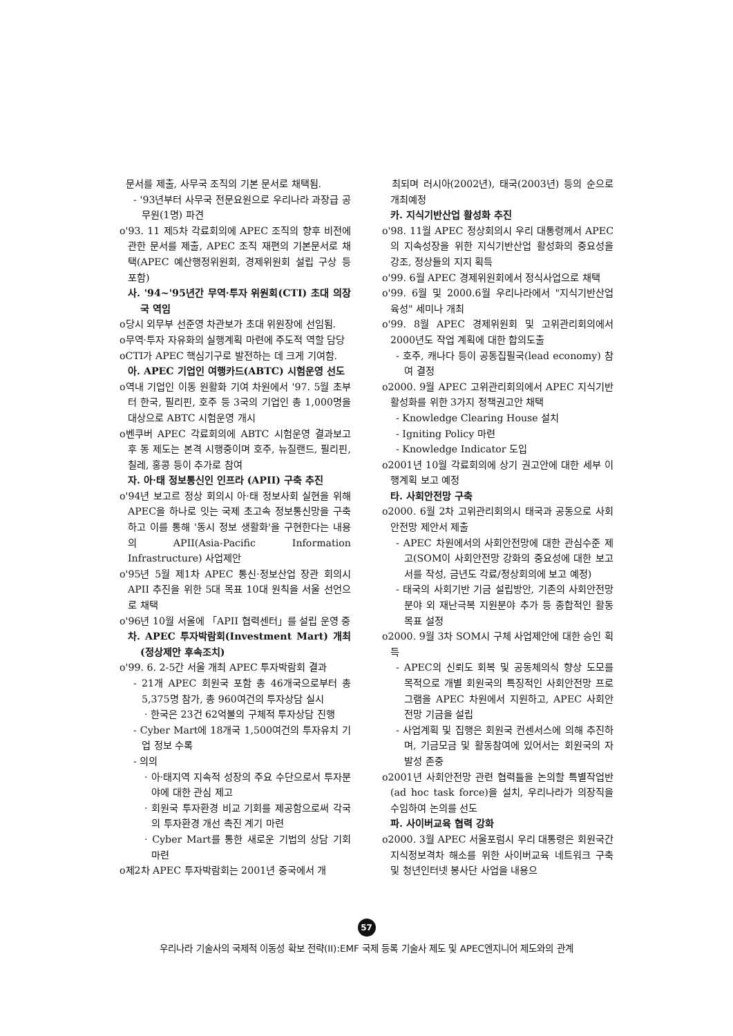문서를 제출, 사무국 조직의 기본 문서로 채택됨.
- '93년부터 사무국 전문요원으로 우리나라 과장급 공무원(1명) 파견
o'93. 11 제5차 각료회의에 APEC 조직의 향후 비전에 관한 문서를 제출, APEC 조직 재편의 기본문서로 채택(APEC 예산행정위원회, 경제위원회 설립 구상 등 포함)
사. '94~'95년간 무역·투자 위원회(CTI) 초대 의장국 역임
o당시 외무부 선준영 차관보가 초대 위원장에 선임됨.
o무역·투자 자유화의 실행계획 마련에 주도적 역할 담당
oCTI가 APEC 핵심기구로 발전하는 데 크게 기여함.
아. APEC 기업인 여행카드(ABTC) 시험운영 선도
o역내 기업인 이동 원활화 기여 차원에서 '97. 5월 초부터 한국, 필리핀, 호주 등 3국의 기업인 총 1,000명을 대상으로 ABTC 시험운영 개시
o벤쿠버 APEC 각료회의에 ABTC 시험운영 결과보고 후 동 제도는 본격 시행중이며 호주, 뉴질랜드, 필리핀, 칠레, 홍콩 등이 추가로 참여
자. 아·태 정보통신인 인프라 (APII) 구축 추진
o'94년 보고르 정상 회의시 아·태 정보사회 실현을 위해 APEC을 하나로 잇는 국제 초고속 정보통신망을 구축하고 이를 통해 '동시 정보 생활화'을 구현한다는 내용의 APII(Asia-Pacific Information Infrastructure) 사업제안
o'95년 5월 제1차 APEC 통신·정보산업 장관 회의시 APII 추진을 위한 5대 목표 10대 원칙을 서울 선언으로 채택
o'96년 10월 서울에 「APII 협력센터」를 설립 운영 중
차. APEC 투자박람회(Investment Mart) 개최 (정상제안 후속조치)
o'99. 6. 2-5간 서울 개최 APEC 투자박람회 결과
- 21개 APEC 회원국 포함 총 46개국으로부터 총 5,375명 참가, 총 960여건의 투자상담 실시
· 한국은 23건 62억불의 구체적 투자상담 진행
- Cyber Mart에 18개국 1,500여건의 투자유치 기업 정보 수록
- 의의
· 아·태지역 지속적 성장의 주요 수단으로서 투자분야에 대한 관심 제고
· 회원국 투자환경 비교 기회를 제공함으로써 각국의 투자환경 개선 촉진 계기 마련
· Cyber Mart를 통한 새로운 기법의 상담 기회 마련
o제2차 APEC 투자박람회는 2001년 중국에서 개
최되며 러시아(2002년), 태국(2003년) 등의 순으로 개최예정
카. 지식기반산업 활성화 추진
o'98. 11월 APEC 정상회의시 우리 대통령께서 APEC의 지속성장을 위한 지식기반산업 활성화의 중요성을 강조, 정상들의 지지 획득
o'99. 6월 APEC 경제위원회에서 정식사업으로 채택
o'99. 6월 및 2000.6월 우리나라에서 "지식기반산업 육성" 세미나 개최
o'99. 8월 APEC 경제위원회 및 고위관리회의에서 2000년도 작업 계획에 대한 합의도출
- 호주, 캐나다 등이 공동집필국(lead economy) 참여 결정
o2000. 9월 APEC 고위관리회의에서 APEC 지식기반 활성화를 위한 3가지 정책권고안 채택
- Knowledge Clearing House 설치
- Igniting Policy 마련
- Knowledge Indicator 도입
o2001년 10월 각료회의에 상기 권고안에 대한 세부 이행계획 보고 예정
타. 사회안전망 구축
o2000. 6월 2차 고위관리회의시 태국과 공동으로 사회안전망 제안서 제출
- APEC 차원에서의 사회안전망에 대한 관심수준 제고(SOM이 사회안전망 강화의 중요성에 대한 보고서를 작성, 금년도 각료/정상회의에 보고 예정)
- 태국의 사회기반 기금 설립방안, 기존의 사회안전망 분야 외 재난극복 지원분야 추가 등 종합적인 활동 목표 설정
o2000. 9월 3차 SOM시 구체 사업제안에 대한 승인 획득
- APEC의 신뢰도 회복 및 공동체의식 향상 도모를 목적으로 개별 회원국의 특징적인 사회안전망 프로그램을 APEC 차원에서 지원하고, APEC 사회안전망 기금을 설립
- 사업계획 및 집행은 회원국 컨센서스에 의해 추진하며, 기금모금 및 활동참여에 있어서는 회원국의 자발성 존중
o2001년 사회안전망 관련 협력틀을 논의할 특별작업반(ad hoc task force)을 설치, 우리나라가 의장직을 수임하여 논의를 선도
파. 사이버교육 협력 강화
o2000. 3월 APEC 서울포럼시 우리 대통령은 회원국간 지식정보격차 해소를 위한 사이버교육 네트워크 구축 및 청년인터넷 봉사단 사업을 내용으
57
우리나라 기술사의 국제적 이동성 확보 전략(II):EMF 국제 등록 기술사 제도 및 APEC엔지니어 제도와의 관계